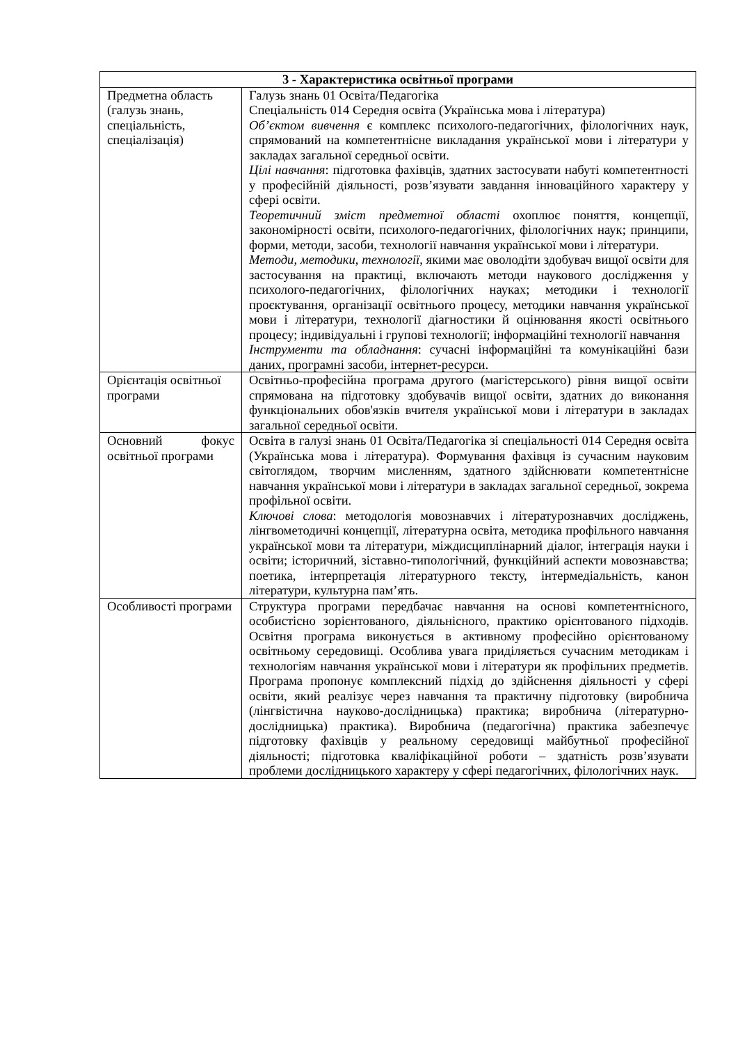| 3 - Характеристика освітньої програми | |
| --- | --- |
| Предметна область (галузь знань, спеціальність, спеціалізація) | Галузь знань 01 Освіта/Педагогіка Спеціальність 014 Середня освіта (Українська мова і література) Об’єктом вивчення є комплекс психолого-педагогічних, філологічних наук, спрямований на компетентнісне викладання української мови і літератури у закладах загальної середньої освіти. Цілі навчання : підготовка фахівців, здатних застосувати набуті компетентності у професійній діяльності, розв’язувати завдання інноваційного характеру у сфері освіти. Теоретичний зміст предметної області охоплює поняття, концепції, закономірності освіти, психолого-педагогічних, філологічних наук; принципи, форми, методи, засоби, технології навчання української мови і літератури. Методи, методики, технології , якими має оволодіти здобувач вищої освіти для застосування на практиці, включають методи наукового дослідження у психолого-педагогічних, філологічних науках; методики і технології проєктування, організації освітнього процесу, методики навчання української мови і літератури, технології діагностики й оцінювання якості освітнього процесу; індивідуальні і групові технології; інформаційні технології навчання Інструменти та обладнання : сучасні інформаційні та комунікаційні бази даних, програмні засоби, інтернет-ресурси. |
| Орієнтація освітньої програми | Освітньо-професійна програма другого (магістерського) рівня вищої освіти спрямована на підготовку здобувачів вищої освіти, здатних до виконання функціональних обов'язків вчителя української мови і літератури в закладах загальної середньої освіти. |
| Основний фокус освітньої програми | Освіта в галузі знань 01 Освіта/Педагогіка зі спеціальності 014 Середня освіта (Українська мова і література). Формування фахівця із сучасним науковим світоглядом, творчим мисленням, здатного здійснювати компетентнісне навчання української мови і літератури в закладах загальної середньої, зокрема профільної освіти. Ключові слова : методологія мовознавчих і літературознавчих досліджень, лінгвометодичні концепції, літературна освіта, методика профільного навчання української мови та літератури, міждисциплінарний діалог, інтеграція науки і освіти; історичний, зіставно-типологічний, функційний аспекти мовознавства; поетика, інтерпретація літературного тексту, інтермедіальність, канон літератури, культурна пам’ять. |
| Особливості програми | Структура програми передбачає навчання на основі компетентнісного, особистісно зорієнтованого, діяльнісного, практико орієнтованого підходів. Освітня програма виконується в активному професійно орієнтованому освітньому середовищі. Особлива увага приділяється сучасним методикам і технологіям навчання української мови і літератури як профільних предметів. Програма пропонує комплексний підхід до здійснення діяльності у сфері освіти, який реалізує через навчання та практичну підготовку (виробнича (лінгвістична науково-дослідницька) практика; виробнича (літературно-дослідницька) практика). Виробнича (педагогічна) практика забезпечує підготовку фахівців у реальному середовищі майбутньої професійної діяльності; підготовка кваліфікаційної роботи – здатність розв’язувати проблеми дослідницького характеру у сфері педагогічних, філологічних наук. |